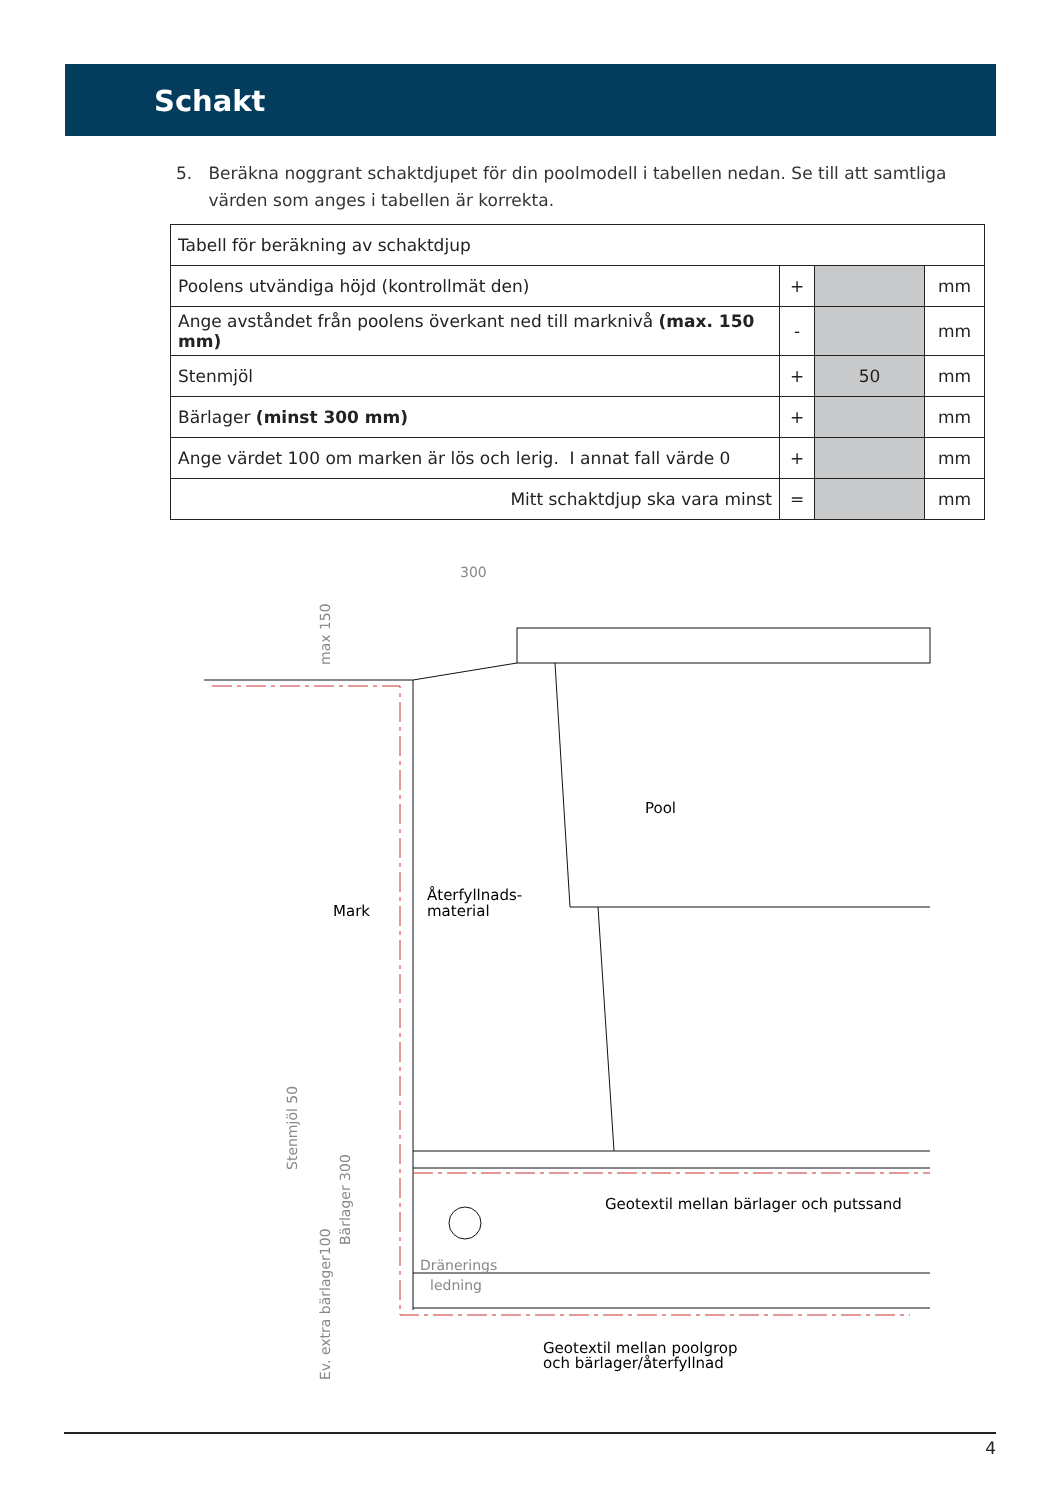Schakt
5. Beräkna noggrant schaktdjupet för din poolmodell i tabellen nedan. Se till att samtliga
värden som anges i tabellen är korrekta.
| Tabell för beräkning av schaktdjup | | | |
| --- | --- | --- | --- |
| Poolens utvändiga höjd (kontrollmät den) | + | | mm |
| Ange avståndet från poolens överkant ned till marknivå (max. 150 mm) | - | | mm |
| Stenmjöl | + | 50 | mm |
| Bärlager (minst 300 mm) | + | | mm |
| Ange värdet 100 om marken är lös och lerig. I annat fall värde 0 | + | | mm |
| Mitt schaktdjup ska vara minst | = | | mm |
300
Dränerings
ledning
Mark
Återfyllnads-
material
Pool
Geotextil mellan bärlager och putssand
Geotextil mellan poolgrop
och bärlager/återfyllnad
max 150
Stenmjöl 50
Bärlager 300
Ev. extra bärlager100
4